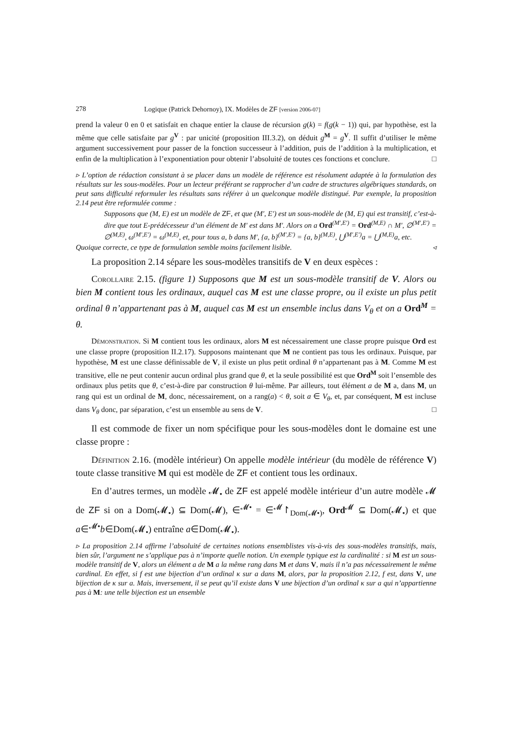278 Logique (Patrick Dehornoy), IX. Modèles de ZF [version 2006-07]
prend la valeur 0 en 0 et satisfait en chaque entier la clause de récursion g(k) = f(g(k − 1)) qui, par hypothèse, est la même que celle satisfaite par g<sup>V</sup> : par unicité (proposition III.3.2), on déduit g<sup>M</sup> = g<sup>V</sup>. Il suffit d’utiliser le même argument successivement pour passer de la fonction successeur à l’addition, puis de l’addition à la multiplication, et enfin de la multiplication à l’exponentiation pour obtenir l’absoluité de toutes ces fonctions et conclure. □
▹ L’option de rédaction consistant à se placer dans un modèle de référence est résolument adaptée à la formulation des résultats sur les sous-modèles. Pour un lecteur préférant se rapprocher d’un cadre de structures algébriques standards, on peut sans difficulté reformuler les résultats sans référer à un quelconque modèle distingué. Par exemple, la proposition 2.14 peut être reformulée comme :
Supposons que (M, E) est un modèle de ZF, et que (M′, E′) est un sous-modèle de (M, E) qui est transitif, c’est-à-dire que tout E-prédécesseur d’un élément de M′ est dans M′. Alors on a Ord<sup>(M′,E′)</sup> = Ord<sup>(M,E)</sup> ∩ M′, ∅<sup>(M′,E′)</sup> = ∅<sup>(M,E)</sup>, ω<sup>(M′,E′)</sup> = ω<sup>(M,E)</sup>, et, pour tous a, b dans M′, {a, b}<sup>(M′,E′)</sup> = {a, b}<sup>(M,E)</sup>, ⋃<sup>(M′,E′)</sup>a = ⋃<sup>(M,E)</sup>a, etc.
Quoique correcte, ce type de formulation semble moins facilement lisible. ◃
La proposition 2.14 sépare les sous-modèles transitifs de V en deux espèces :
Corollaire 2.15. (figure 1) Supposons que M est un sous-modèle transitif de V. Alors ou bien M contient tous les ordinaux, auquel cas M est une classe propre, ou il existe un plus petit ordinal θ n’appartenant pas à M, auquel cas M est un ensemble inclus dans V<sub>θ</sub> et on a Ord<sup>M</sup> = θ.
Démonstration. Si M contient tous les ordinaux, alors M est nécessairement une classe propre puisque Ord est une classe propre (proposition II.2.17). Supposons maintenant que M ne contient pas tous les ordinaux. Puisque, par hypothèse, M est une classe définissable de V, il existe un plus petit ordinal θ n’appartenant pas à M. Comme M est transitive, elle ne peut contenir aucun ordinal plus grand que θ, et la seule possibilité est que Ord<sup>M</sup> soit l’ensemble des ordinaux plus petits que θ, c’est-à-dire par construction θ lui-même. Par ailleurs, tout élément a de M a, dans M, un rang qui est un ordinal de M, donc, nécessairement, on a rang(a) < θ, soit a ∈ V<sub>θ</sub>, et, par conséquent, M est incluse dans V<sub>θ</sub> donc, par séparation, c’est un ensemble au sens de V. □
Il est commode de fixer un nom spécifique pour les sous-modèles dont le domaine est une classe propre :
Définition 2.16. (modèle intérieur) On appelle modèle intérieur (du modèle de référence V) toute classe transitive M qui est modèle de ZF et contient tous les ordinaux.
En d’autres termes, un modèle 𝓜<sub>•</sub> de ZF est appelé modèle intérieur d’un autre modèle 𝓜 de ZF si on a Dom(𝓜<sub>•</sub>) ⊆ Dom(𝓜), ∈<sup>𝓜•</sup> = ∈<sup>𝓜</sup>↾<sub>Dom(𝓜•)</sub>, Ord<sup>𝓜</sup> ⊆ Dom(𝓜<sub>•</sub>) et que a∈<sup>𝓜•</sup>b∈Dom(𝓜<sub>•</sub>) entraîne a∈Dom(𝓜<sub>•</sub>).
▹ La proposition 2.14 affirme l’absoluité de certaines notions ensemblistes vis-à-vis des sous-modèles transitifs, mais, bien sûr, l’argument ne s’applique pas à n’importe quelle notion. Un exemple typique est la cardinalité : si M est un sous-modèle transitif de V, alors un élément a de M a la même rang dans M et dans V, mais il n’a pas nécessairement le même cardinal. En effet, si f est une bijection d’un ordinal κ sur a dans M, alors, par la proposition 2.12, f est, dans V, une bijection de κ sur a. Mais, inversement, il se peut qu’il existe dans V une bijection d’un ordinal κ sur a qui n’appartienne pas à M: une telle bijection est un ensemble